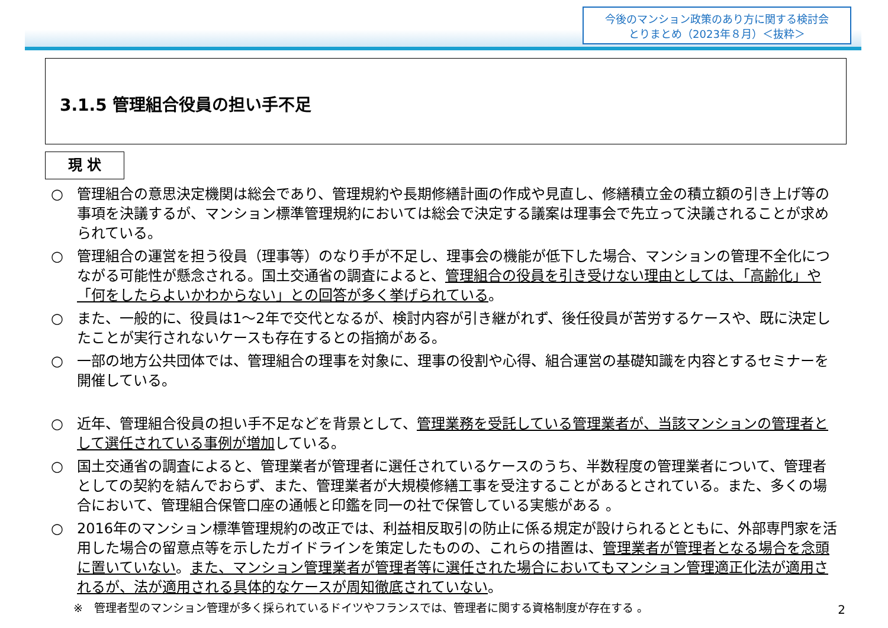今後のマンション政策のあり方に関する検討会
とりまとめ（2023年８月）＜抜粋＞
3.1.5 管理組合役員の担い手不足
現 状
○ 管理組合の意思決定機関は総会であり、管理規約や長期修繕計画の作成や見直し、修繕積立金の積立額の引き上げ等の事項を決議するが、マンション標準管理規約においては総会で決定する議案は理事会で先立って決議されることが求められている。
○ 管理組合の運営を担う役員（理事等）のなり手が不足し、理事会の機能が低下した場合、マンションの管理不全化につながる可能性が懸念される。国土交通省の調査によると、管理組合の役員を引き受けない理由としては、「高齢化」や「何をしたらよいかわからない」との回答が多く挙げられている。
○ また、一般的に、役員は1～2年で交代となるが、検討内容が引き継がれず、後任役員が苦労するケースや、既に決定したことが実行されないケースも存在するとの指摘がある。
○ 一部の地方公共団体では、管理組合の理事を対象に、理事の役割や心得、組合運営の基礎知識を内容とするセミナーを開催している。
○ 近年、管理組合役員の担い手不足などを背景として、管理業務を受託している管理業者が、当該マンションの管理者として選任されている事例が増加している。
○ 国土交通省の調査によると、管理業者が管理者に選任されているケースのうち、半数程度の管理業者について、管理者としての契約を結んでおらず、また、管理業者が大規模修繕工事を受注することがあるとされている。また、多くの場合において、管理組合保管口座の通帳と印鑑を同一の社で保管している実態がある 。
○ 2016年のマンション標準管理規約の改正では、利益相反取引の防止に係る規定が設けられるとともに、外部専門家を活用した場合の留意点等を示したガイドラインを策定したものの、これらの措置は、管理業者が管理者となる場合を念頭に置いていない。また、マンション管理業者が管理者等に選任された場合においてもマンション管理適正化法が適用されるが、法が適用される具体的なケースが周知徹底されていない。
※　管理者型のマンション管理が多く採られているドイツやフランスでは、管理者に関する資格制度が存在する 。
2